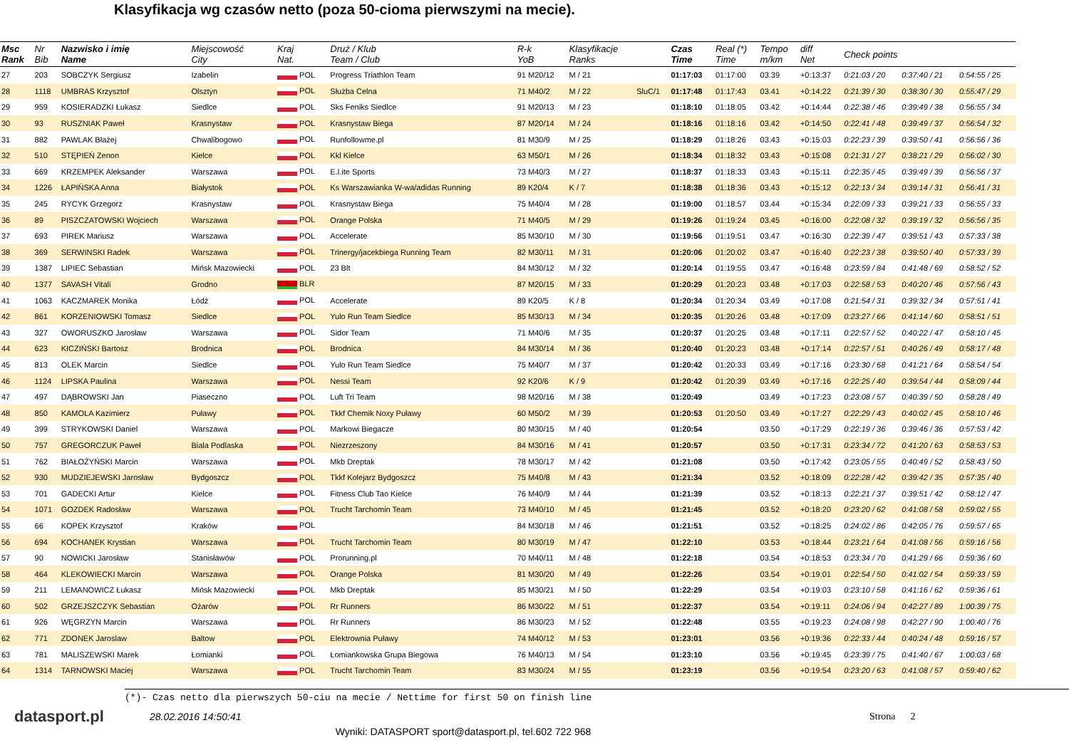Klasyfikacja wg czasów netto (poza 50-cioma pierwszymi na mecie).
| Msc Rank | Nr Bib | Nazwisko i imię Name | Miejscowość City | Kraj Nat. | Druż / Klub Team / Club | R-k YoB | Klasyfikacje Ranks | | Czas Time | Real (*) Time | Tempo m/km | diff Net | Check points | | |
| --- | --- | --- | --- | --- | --- | --- | --- | --- | --- | --- | --- | --- | --- | --- | --- |
| 27 | 203 | SOBCZYK Sergiusz | Izabelin | POL | Progress Triathlon Team | 91 M20/12 | M / 21 | | 01:17:03 | 01:17:00 | 03.39 | +0:13:37 | 0:21:03 / 20 | 0:37:40 / 21 | 0:54:55 / 25 |
| 28 | 1118 | UMBRAS Krzysztof | Olsztyn | POL | Służba Celna | 71 M40/2 | M / 22 | SluC/1 | 01:17:48 | 01:17:43 | 03.41 | +0:14:22 | 0:21:39 / 30 | 0:38:30 / 30 | 0:55:47 / 29 |
| 29 | 959 | KOSIERADZKI Łukasz | Siedlce | POL | Sks Feniks Siedlce | 91 M20/13 | M / 23 | | 01:18:10 | 01:18:05 | 03.42 | +0:14:44 | 0:22:38 / 46 | 0:39:49 / 38 | 0:56:55 / 34 |
| 30 | 93 | RUSZNIAK Paweł | Krasnystaw | POL | Krasnystaw Biega | 87 M20/14 | M / 24 | | 01:18:16 | 01:18:16 | 03.42 | +0:14:50 | 0:22:41 / 48 | 0:39:49 / 37 | 0:56:54 / 32 |
| 31 | 882 | PAWLAK Błażej | Chwalibogowo | POL | Runfollowme.pl | 81 M30/9 | M / 25 | | 01:18:29 | 01:18:26 | 03.43 | +0:15:03 | 0:22:23 / 39 | 0:39:50 / 41 | 0:56:56 / 36 |
| 32 | 510 | STĘPIEŃ Zenon | Kielce | POL | Kkl Kielce | 63 M50/1 | M / 26 | | 01:18:34 | 01:18:32 | 03.43 | +0:15:08 | 0:21:31 / 27 | 0:38:21 / 29 | 0:56:02 / 30 |
| 33 | 669 | KRZEMPEK Aleksander | Warszawa | POL | E.l.ite Sports | 73 M40/3 | M / 27 | | 01:18:37 | 01:18:33 | 03.43 | +0:15:11 | 0:22:35 / 45 | 0:39:49 / 39 | 0:56:56 / 37 |
| 34 | 1226 | ŁAPIŃSKA Anna | Białystok | POL | Ks Warszawianka W-wa/adidas Running | 89 K20/4 | K / 7 | | 01:18:38 | 01:18:36 | 03.43 | +0:15:12 | 0:22:13 / 34 | 0:39:14 / 31 | 0:56:41 / 31 |
| 35 | 245 | RYCYK Grzegorz | Krasnystaw | POL | Krasnystaw Biega | 75 M40/4 | M / 28 | | 01:19:00 | 01:18:57 | 03.44 | +0:15:34 | 0:22:09 / 33 | 0:39:21 / 33 | 0:56:55 / 33 |
| 36 | 89 | PISZCZATOWSKI Wojciech | Warszawa | POL | Orange Polska | 71 M40/5 | M / 29 | | 01:19:26 | 01:19:24 | 03.45 | +0:16:00 | 0:22:08 / 32 | 0:39:19 / 32 | 0:56:56 / 35 |
| 37 | 693 | PIREK Mariusz | Warszawa | POL | Accelerate | 85 M30/10 | M / 30 | | 01:19:56 | 01:19:51 | 03.47 | +0:16:30 | 0:22:39 / 47 | 0:39:51 / 43 | 0:57:33 / 38 |
| 38 | 369 | SERWINSKI Radek | Warszawa | POL | Trinergy/jacekbiega Running Team | 82 M30/11 | M / 31 | | 01:20:06 | 01:20:02 | 03.47 | +0:16:40 | 0:22:23 / 38 | 0:39:50 / 40 | 0:57:33 / 39 |
| 39 | 1387 | LIPIEC Sebastian | Mińsk Mazowiecki | POL | 23 Blt | 84 M30/12 | M / 32 | | 01:20:14 | 01:19:55 | 03.47 | +0:16:48 | 0:23:59 / 84 | 0:41:48 / 69 | 0:58:52 / 52 |
| 40 | 1377 | SAVASH Vitali | Grodno | BLR | | 87 M20/15 | M / 33 | | 01:20:29 | 01:20:23 | 03.48 | +0:17:03 | 0:22:58 / 53 | 0:40:20 / 46 | 0:57:56 / 43 |
| 41 | 1063 | KACZMAREK Monika | Łódź | POL | Accelerate | 89 K20/5 | K / 8 | | 01:20:34 | 01:20:34 | 03.49 | +0:17:08 | 0:21:54 / 31 | 0:39:32 / 34 | 0:57:51 / 41 |
| 42 | 861 | KORZENIOWSKI Tomasz | Siedlce | POL | Yulo Run Team Siedlce | 85 M30/13 | M / 34 | | 01:20:35 | 01:20:26 | 03.48 | +0:17:09 | 0:23:27 / 66 | 0:41:14 / 60 | 0:58:51 / 51 |
| 43 | 327 | OWORUSZKO Jarosław | Warszawa | POL | Sidor Team | 71 M40/6 | M / 35 | | 01:20:37 | 01:20:25 | 03.48 | +0:17:11 | 0:22:57 / 52 | 0:40:22 / 47 | 0:58:10 / 45 |
| 44 | 623 | KICZIŃSKI Bartosz | Brodnica | POL | Brodnica | 84 M30/14 | M / 36 | | 01:20:40 | 01:20:23 | 03.48 | +0:17:14 | 0:22:57 / 51 | 0:40:26 / 49 | 0:58:17 / 48 |
| 45 | 813 | OLEK Marcin | Siedlce | POL | Yulo Run Team Siedlce | 75 M40/7 | M / 37 | | 01:20:42 | 01:20:33 | 03.49 | +0:17:16 | 0:23:30 / 68 | 0:41:21 / 64 | 0:58:54 / 54 |
| 46 | 1124 | LIPSKA Paulina | Warszawa | POL | Nessi Team | 92 K20/6 | K / 9 | | 01:20:42 | 01:20:39 | 03.49 | +0:17:16 | 0:22:25 / 40 | 0:39:54 / 44 | 0:58:09 / 44 |
| 47 | 497 | DĄBROWSKI Jan | Piaseczno | POL | Luft Tri Team | 98 M20/16 | M / 38 | | 01:20:49 | | 03.49 | +0:17:23 | 0:23:08 / 57 | 0:40:39 / 50 | 0:58:28 / 49 |
| 48 | 850 | KAMOLA Kazimierz | Puławy | POL | Tkkf Chemik Noxy Puławy | 60 M50/2 | M / 39 | | 01:20:53 | 01:20:50 | 03.49 | +0:17:27 | 0:22:29 / 43 | 0:40:02 / 45 | 0:58:10 / 46 |
| 49 | 399 | STRYKOWSKI Daniel | Warszawa | POL | Markowi Biegacze | 80 M30/15 | M / 40 | | 01:20:54 | | 03.50 | +0:17:29 | 0:22:19 / 36 | 0:39:46 / 36 | 0:57:53 / 42 |
| 50 | 757 | GREGORCZUK Paweł | Biala Podlaska | POL | Niezrzeszony | 84 M30/16 | M / 41 | | 01:20:57 | | 03.50 | +0:17:31 | 0:23:34 / 72 | 0:41:20 / 63 | 0:58:53 / 53 |
| 51 | 762 | BIAŁOŻYŃSKI Marcin | Warszawa | POL | Mkb Dreptak | 78 M30/17 | M / 42 | | 01:21:08 | | 03.50 | +0:17:42 | 0:23:05 / 55 | 0:40:49 / 52 | 0:58:43 / 50 |
| 52 | 930 | MUDZIEJEWSKI Jarosław | Bydgoszcz | POL | Tkkf Kolejarz Bydgoszcz | 75 M40/8 | M / 43 | | 01:21:34 | | 03.52 | +0:18:09 | 0:22:28 / 42 | 0:39:42 / 35 | 0:57:35 / 40 |
| 53 | 701 | GADECKI Artur | Kielce | POL | Fitness Club Tao Kielce | 76 M40/9 | M / 44 | | 01:21:39 | | 03.52 | +0:18:13 | 0:22:21 / 37 | 0:39:51 / 42 | 0:58:12 / 47 |
| 54 | 1071 | GOZDEK Radosław | Warszawa | POL | Trucht Tarchomin Team | 73 M40/10 | M / 45 | | 01:21:45 | | 03.52 | +0:18:20 | 0:23:20 / 62 | 0:41:08 / 58 | 0:59:02 / 55 |
| 55 | 66 | KOPEK Krzysztof | Kraków | POL | | 84 M30/18 | M / 46 | | 01:21:51 | | 03.52 | +0:18:25 | 0:24:02 / 86 | 0:42:05 / 76 | 0:59:57 / 65 |
| 56 | 694 | KOCHANEK Krystian | Warszawa | POL | Trucht Tarchomin Team | 80 M30/19 | M / 47 | | 01:22:10 | | 03.53 | +0:18:44 | 0:23:21 / 64 | 0:41:08 / 56 | 0:59:16 / 56 |
| 57 | 90 | NOWICKI Jarosław | Stanisławów | POL | Prorunning.pl | 70 M40/11 | M / 48 | | 01:22:18 | | 03.54 | +0:18:53 | 0:23:34 / 70 | 0:41:29 / 66 | 0:59:36 / 60 |
| 58 | 464 | KLEKOWIECKI Marcin | Warszawa | POL | Orange Polska | 81 M30/20 | M / 49 | | 01:22:26 | | 03.54 | +0:19:01 | 0:22:54 / 50 | 0:41:02 / 54 | 0:59:33 / 59 |
| 59 | 211 | LEMANOWICZ Łukasz | Mińsk Mazowiecki | POL | Mkb Dreptak | 85 M30/21 | M / 50 | | 01:22:29 | | 03.54 | +0:19:03 | 0:23:10 / 58 | 0:41:16 / 62 | 0:59:36 / 61 |
| 60 | 502 | GRZEJSZCZYK Sebastian | Ożarów | POL | Rr Runners | 86 M30/22 | M / 51 | | 01:22:37 | | 03.54 | +0:19:11 | 0:24:06 / 94 | 0:42:27 / 89 | 1:00:39 / 75 |
| 61 | 926 | WĘGRZYN Marcin | Warszawa | POL | Rr Runners | 86 M30/23 | M / 52 | | 01:22:48 | | 03.55 | +0:19:23 | 0:24:08 / 98 | 0:42:27 / 90 | 1:00:40 / 76 |
| 62 | 771 | ZDONEK Jaroslaw | Baltow | POL | Elektrownia Puławy | 74 M40/12 | M / 53 | | 01:23:01 | | 03.56 | +0:19:36 | 0:22:33 / 44 | 0:40:24 / 48 | 0:59:16 / 57 |
| 63 | 781 | MALISZEWSKI Marek | Łomianki | POL | Łomiankowska Grupa Biegowa | 76 M40/13 | M / 54 | | 01:23:10 | | 03.56 | +0:19:45 | 0:23:39 / 75 | 0:41:40 / 67 | 1:00:03 / 68 |
| 64 | 1314 | TARNOWSKI Maciej | Warszawa | POL | Trucht Tarchomin Team | 83 M30/24 | M / 55 | | 01:23:19 | | 03.56 | +0:19:54 | 0:23:20 / 63 | 0:41:08 / 57 | 0:59:40 / 62 |
(*)- Czas netto dla pierwszych 50-ciu na mecie / Nettime for first 50 on finish line
datasport.pl
28.02.2016 14:50:41 Strona 2
Wyniki: DATASPORT sport@datasport.pl, tel.602 722 968